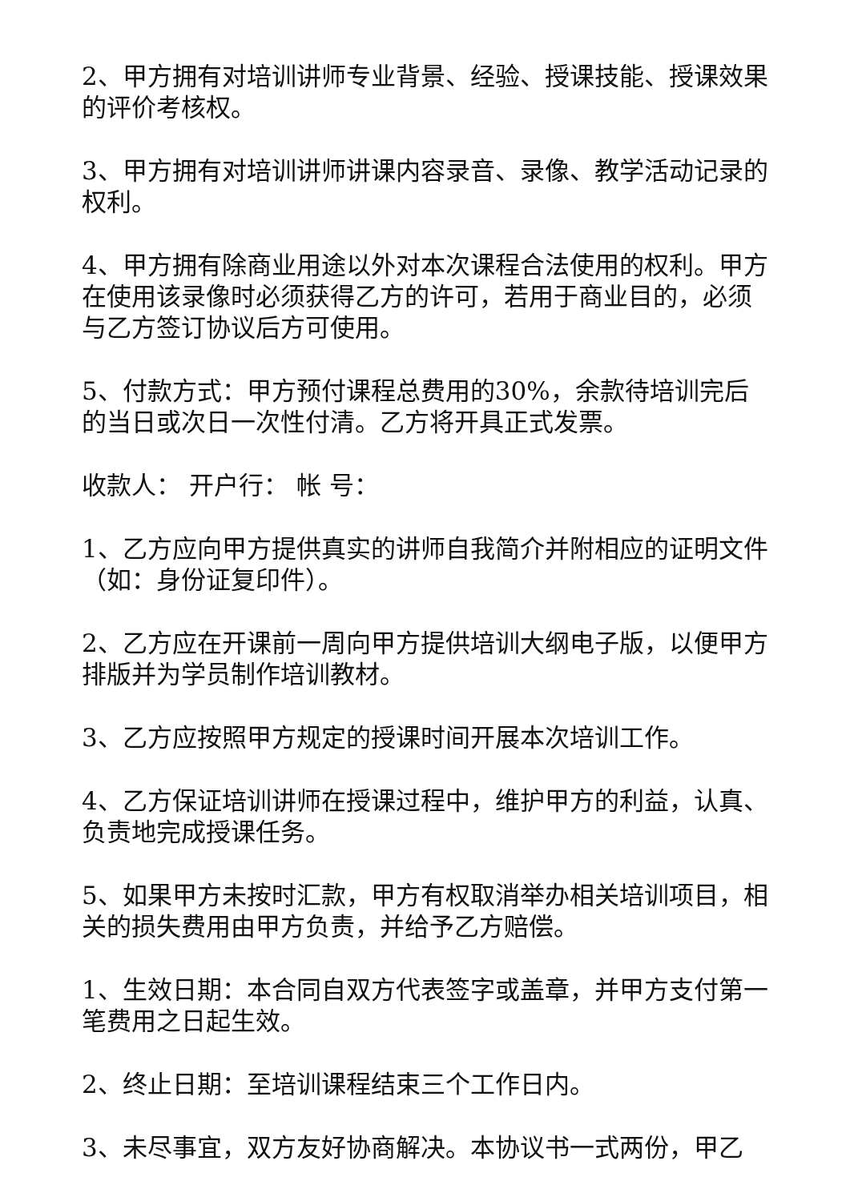2、甲方拥有对培训讲师专业背景、经验、授课技能、授课效果的评价考核权。
3、甲方拥有对培训讲师讲课内容录音、录像、教学活动记录的权利。
4、甲方拥有除商业用途以外对本次课程合法使用的权利。甲方在使用该录像时必须获得乙方的许可，若用于商业目的，必须与乙方签订协议后方可使用。
5、付款方式：甲方预付课程总费用的30%，余款待培训完后的当日或次日一次性付清。乙方将开具正式发票。
收款人： 开户行： 帐 号：
1、乙方应向甲方提供真实的讲师自我简介并附相应的证明文件（如：身份证复印件）。
2、乙方应在开课前一周向甲方提供培训大纲电子版，以便甲方排版并为学员制作培训教材。
3、乙方应按照甲方规定的授课时间开展本次培训工作。
4、乙方保证培训讲师在授课过程中，维护甲方的利益，认真、负责地完成授课任务。
5、如果甲方未按时汇款，甲方有权取消举办相关培训项目，相关的损失费用由甲方负责，并给予乙方赔偿。
1、生效日期：本合同自双方代表签字或盖章，并甲方支付第一笔费用之日起生效。
2、终止日期：至培训课程结束三个工作日内。
3、未尽事宜，双方友好协商解决。本协议书一式两份，甲乙